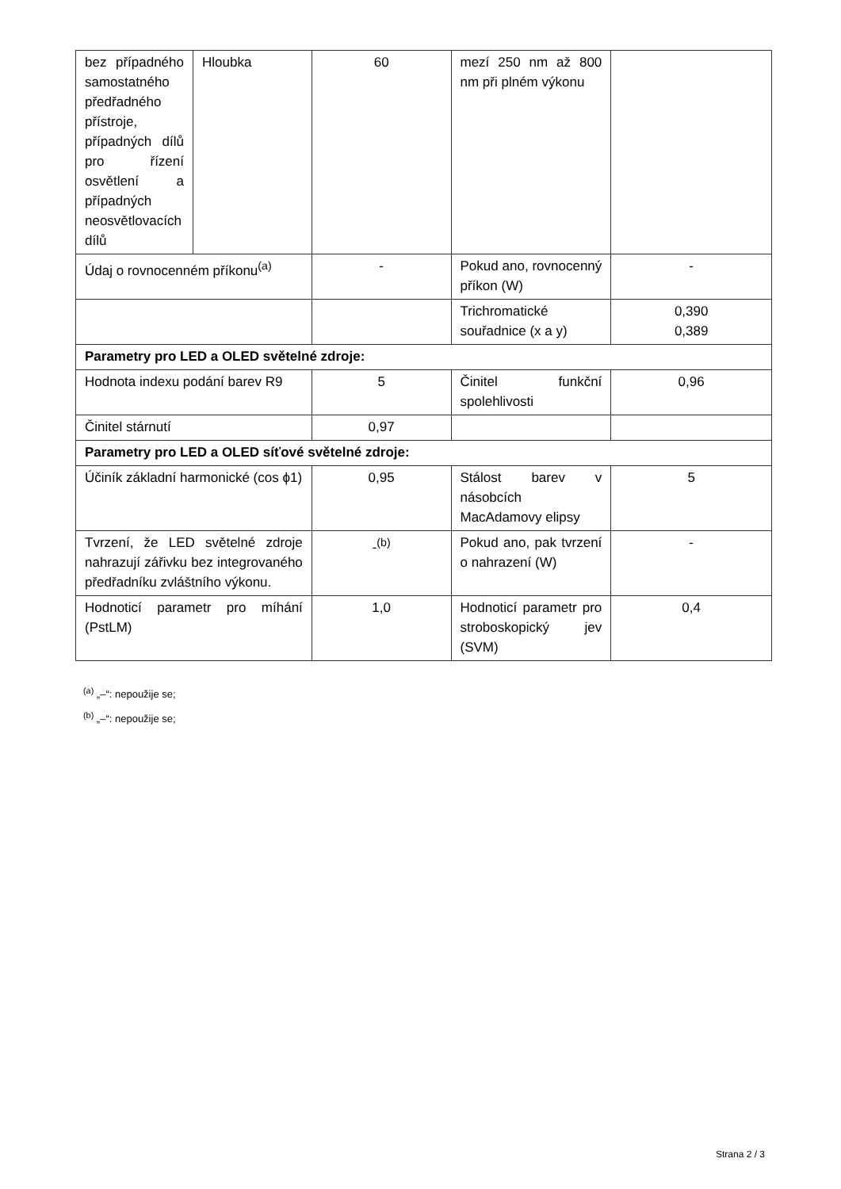| bez případného samostatného předřadného přístroje, případných dílů pro řízení osvětlení a případných neosvětlovacích dílů | Hloubka | 60 | mezí 250 nm až 800 nm při plném výkonu | |
| Údaj o rovnocenném příkonu<sup>(a)</sup> | | - | Pokud ano, rovnocenný příkon (W) | - |
| | | | Trichromatické souřadnice (x a y) | 0,390 0,389 |
| Parametry pro LED a OLED světelné zdroje: | | | | |
| Hodnota indexu podání barev R9 | | 5 | Činitel funkční spolehlivosti | 0,96 |
| Činitel stárnutí | | 0,97 | | |
| Parametry pro LED a OLED síťové světelné zdroje: | | | | |
| Účiník základní harmonické (cos ϕ1) | | 0,95 | Stálost barev v násobcích MacAdamovy elipsy | 5 |
| Tvrzení, že LED světelné zdroje nahrazují zářivku bez integrovaného předřadníku zvláštního výkonu. | | -<sup>(b)</sup> | Pokud ano, pak tvrzení o nahrazení (W) | - |
| Hodnoticí parametr pro míhání (PstLM) | | 1,0 | Hodnoticí parametr pro stroboskopický jev (SVM) | 0,4 |
<sup>(a)</sup> „–“: nepoužije se;
<sup>(b)</sup> „–“: nepoužije se;
Strana 2 / 3